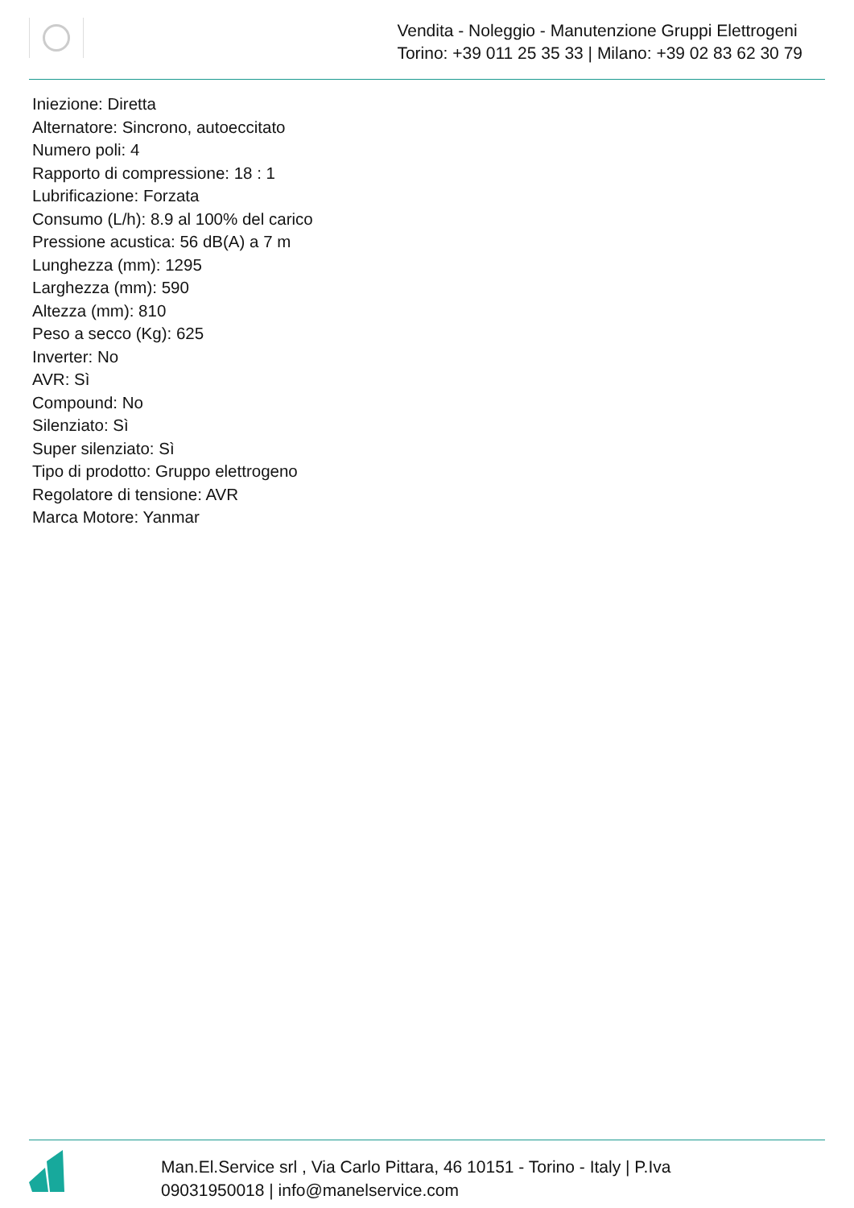Vendita - Noleggio - Manutenzione Gruppi Elettrogeni
Torino: +39 011 25 35 33 | Milano: +39 02 83 62 30 79
Iniezione: Diretta
Alternatore: Sincrono, autoeccitato
Numero poli: 4
Rapporto di compressione: 18 : 1
Lubrificazione: Forzata
Consumo (L/h): 8.9 al 100% del carico
Pressione acustica: 56 dB(A) a 7 m
Lunghezza (mm): 1295
Larghezza (mm): 590
Altezza (mm): 810
Peso a secco (Kg): 625
Inverter: No
AVR: Sì
Compound: No
Silenziato: Sì
Super silenziato: Sì
Tipo di prodotto: Gruppo elettrogeno
Regolatore di tensione: AVR
Marca Motore: Yanmar
Man.El.Service srl , Via Carlo Pittara, 46 10151 - Torino - Italy | P.Iva
09031950018 | info@manelservice.com